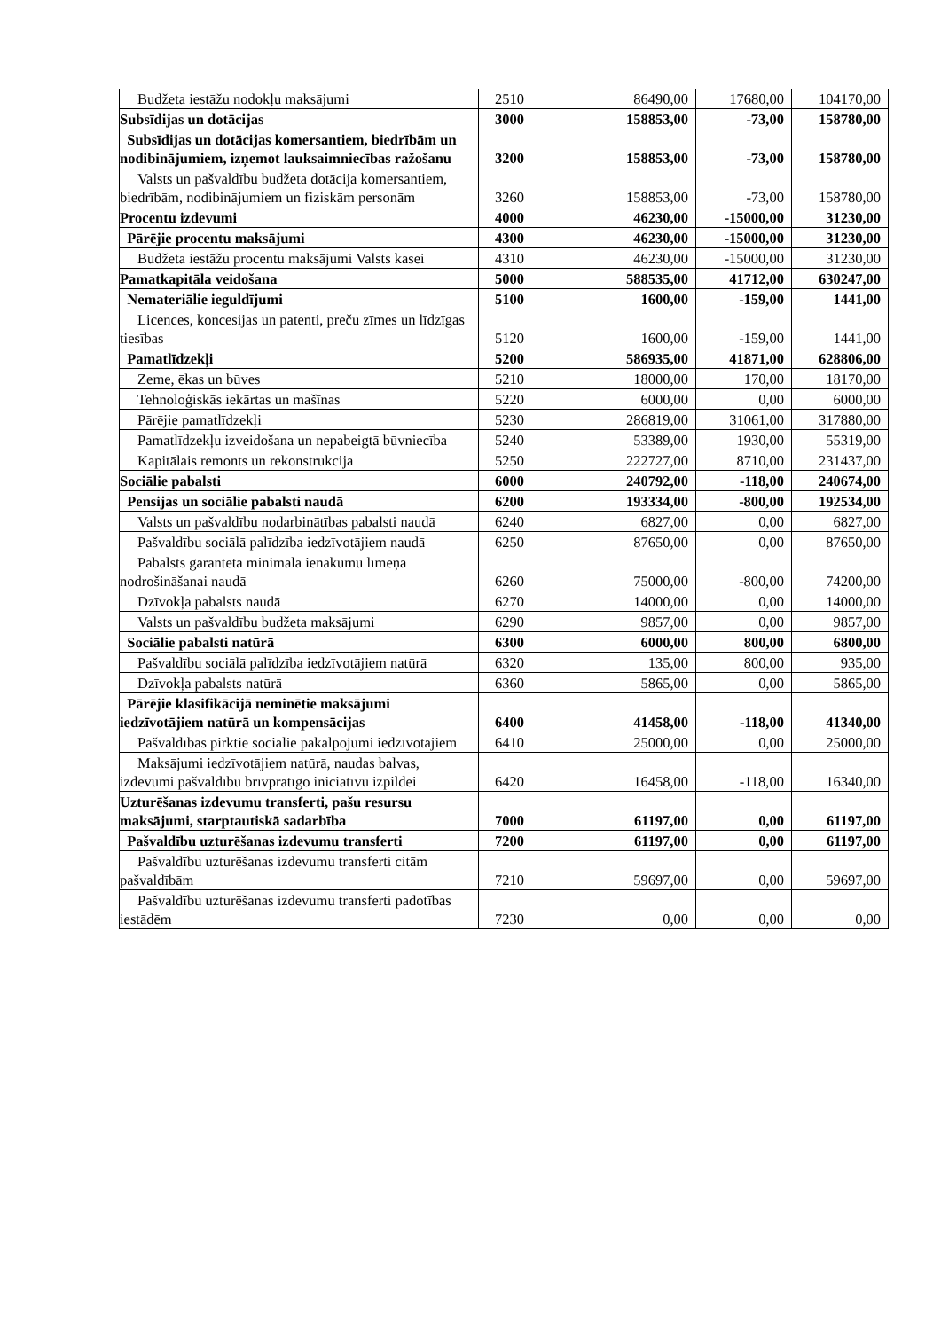| Budžeta iestāžu nodokļu maksājumi | 2510 | 86490,00 | 17680,00 | 104170,00 |
| Subsīdijas un dotācijas | 3000 | 158853,00 | -73,00 | 158780,00 |
| Subsīdijas un dotācijas komersantiem, biedrībām un nodibinājumiem, izņemot lauksaimniecības ražošanu | 3200 | 158853,00 | -73,00 | 158780,00 |
| Valsts un pašvaldību budžeta dotācija komersantiem, biedrībām, nodibinājumiem un fiziskām personām | 3260 | 158853,00 | -73,00 | 158780,00 |
| Procentu izdevumi | 4000 | 46230,00 | -15000,00 | 31230,00 |
| Pārējie procentu maksājumi | 4300 | 46230,00 | -15000,00 | 31230,00 |
| Budžeta iestāžu procentu maksājumi Valsts kasei | 4310 | 46230,00 | -15000,00 | 31230,00 |
| Pamatkapitāla veidošana | 5000 | 588535,00 | 41712,00 | 630247,00 |
| Nemateriālie ieguldījumi | 5100 | 1600,00 | -159,00 | 1441,00 |
| Licences, koncesijas un patenti, preču zīmes un līdzīgas tiesības | 5120 | 1600,00 | -159,00 | 1441,00 |
| Pamatlīdzekļi | 5200 | 586935,00 | 41871,00 | 628806,00 |
| Zeme, ēkas un būves | 5210 | 18000,00 | 170,00 | 18170,00 |
| Tehnoloģiskās iekārtas un mašīnas | 5220 | 6000,00 | 0,00 | 6000,00 |
| Pārējie pamatlīdzekļi | 5230 | 286819,00 | 31061,00 | 317880,00 |
| Pamatlīdzekļu izveidošana un nepabeigtā būvniecība | 5240 | 53389,00 | 1930,00 | 55319,00 |
| Kapitālais remonts un rekonstrukcija | 5250 | 222727,00 | 8710,00 | 231437,00 |
| Sociālie pabalsti | 6000 | 240792,00 | -118,00 | 240674,00 |
| Pensijas un sociālie pabalsti naudā | 6200 | 193334,00 | -800,00 | 192534,00 |
| Valsts un pašvaldību nodarbinātības pabalsti naudā | 6240 | 6827,00 | 0,00 | 6827,00 |
| Pašvaldību sociālā palīdzība iedzīvotājiem naudā | 6250 | 87650,00 | 0,00 | 87650,00 |
| Pabalsts garantētā minimālā ienākumu līmeņa nodrošināšanai naudā | 6260 | 75000,00 | -800,00 | 74200,00 |
| Dzīvokļa pabalsts naudā | 6270 | 14000,00 | 0,00 | 14000,00 |
| Valsts un pašvaldību budžeta maksājumi | 6290 | 9857,00 | 0,00 | 9857,00 |
| Sociālie pabalsti natūrā | 6300 | 6000,00 | 800,00 | 6800,00 |
| Pašvaldību sociālā palīdzība iedzīvotājiem natūrā | 6320 | 135,00 | 800,00 | 935,00 |
| Dzīvokļa pabalsts natūrā | 6360 | 5865,00 | 0,00 | 5865,00 |
| Pārējie klasifikācijā neminētie maksājumi iedzīvotājiem natūrā un kompensācijas | 6400 | 41458,00 | -118,00 | 41340,00 |
| Pašvaldības pirktie sociālie pakalpojumi iedzīvotājiem | 6410 | 25000,00 | 0,00 | 25000,00 |
| Maksājumi iedzīvotājiem natūrā, naudas balvas, izdevumi pašvaldību brīvprātīgo iniciatīvu izpildei | 6420 | 16458,00 | -118,00 | 16340,00 |
| Uzturēšanas izdevumu transferti, pašu resursu maksājumi, starptautiskā sadarbība | 7000 | 61197,00 | 0,00 | 61197,00 |
| Pašvaldību uzturēšanas izdevumu transferti | 7200 | 61197,00 | 0,00 | 61197,00 |
| Pašvaldību uzturēšanas izdevumu transferti citām pašvaldībām | 7210 | 59697,00 | 0,00 | 59697,00 |
| Pašvaldību uzturēšanas izdevumu transferti padotības iestādēm | 7230 | 0,00 | 0,00 | 0,00 |